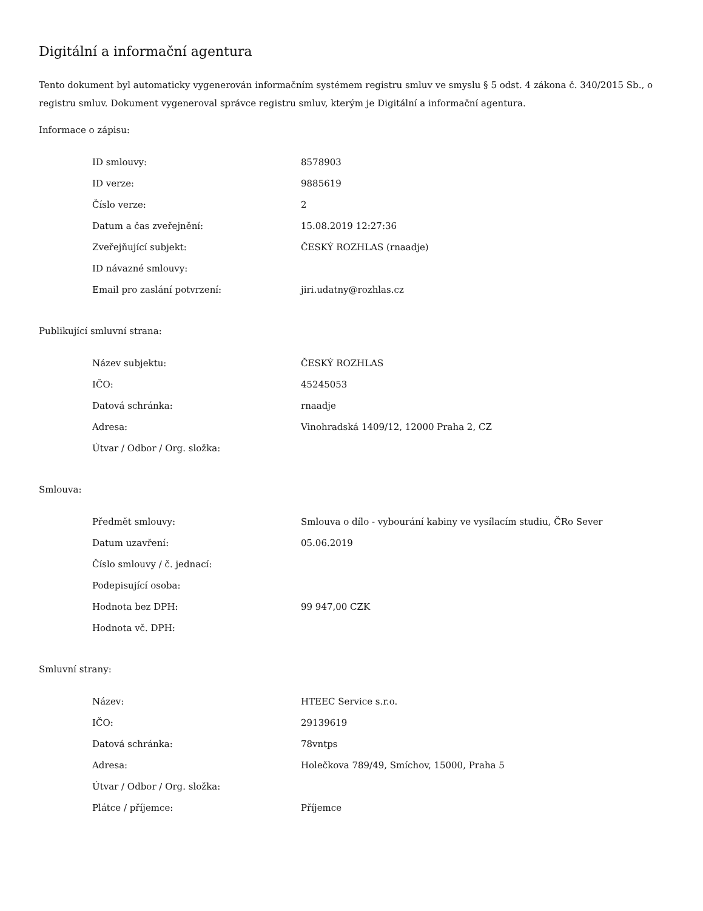Digitální a informační agentura
Tento dokument byl automaticky vygenerován informačním systémem registru smluv ve smyslu § 5 odst. 4 zákona č. 340/2015 Sb., o registru smluv. Dokument vygeneroval správce registru smluv, kterým je Digitální a informační agentura.
Informace o zápisu:
| ID smlouvy: | 8578903 |
| ID verze: | 9885619 |
| Číslo verze: | 2 |
| Datum a čas zveřejnění: | 15.08.2019 12:27:36 |
| Zveřejňující subjekt: | ČESKÝ ROZHLAS (rnaadje) |
| ID návazné smlouvy: | |
| Email pro zaslání potvrzení: | jiri.udatny@rozhlas.cz |
Publikující smluvní strana:
| Název subjektu: | ČESKÝ ROZHLAS |
| IČO: | 45245053 |
| Datová schránka: | rnaadje |
| Adresa: | Vinohradská 1409/12, 12000 Praha 2, CZ |
| Útvar / Odbor / Org. složka: | |
Smlouva:
| Předmět smlouvy: | Smlouva o dílo - vybourání kabiny ve vysílacím studiu, ČRo Sever |
| Datum uzavření: | 05.06.2019 |
| Číslo smlouvy / č. jednací: | |
| Podepisující osoba: | |
| Hodnota bez DPH: | 99 947,00 CZK |
| Hodnota vč. DPH: | |
Smluvní strany:
| Název: | HTEEC Service s.r.o. |
| IČO: | 29139619 |
| Datová schránka: | 78vntps |
| Adresa: | Holečkova 789/49, Smíchov, 15000, Praha 5 |
| Útvar / Odbor / Org. složka: | |
| Plátce / příjemce: | Příjemce |